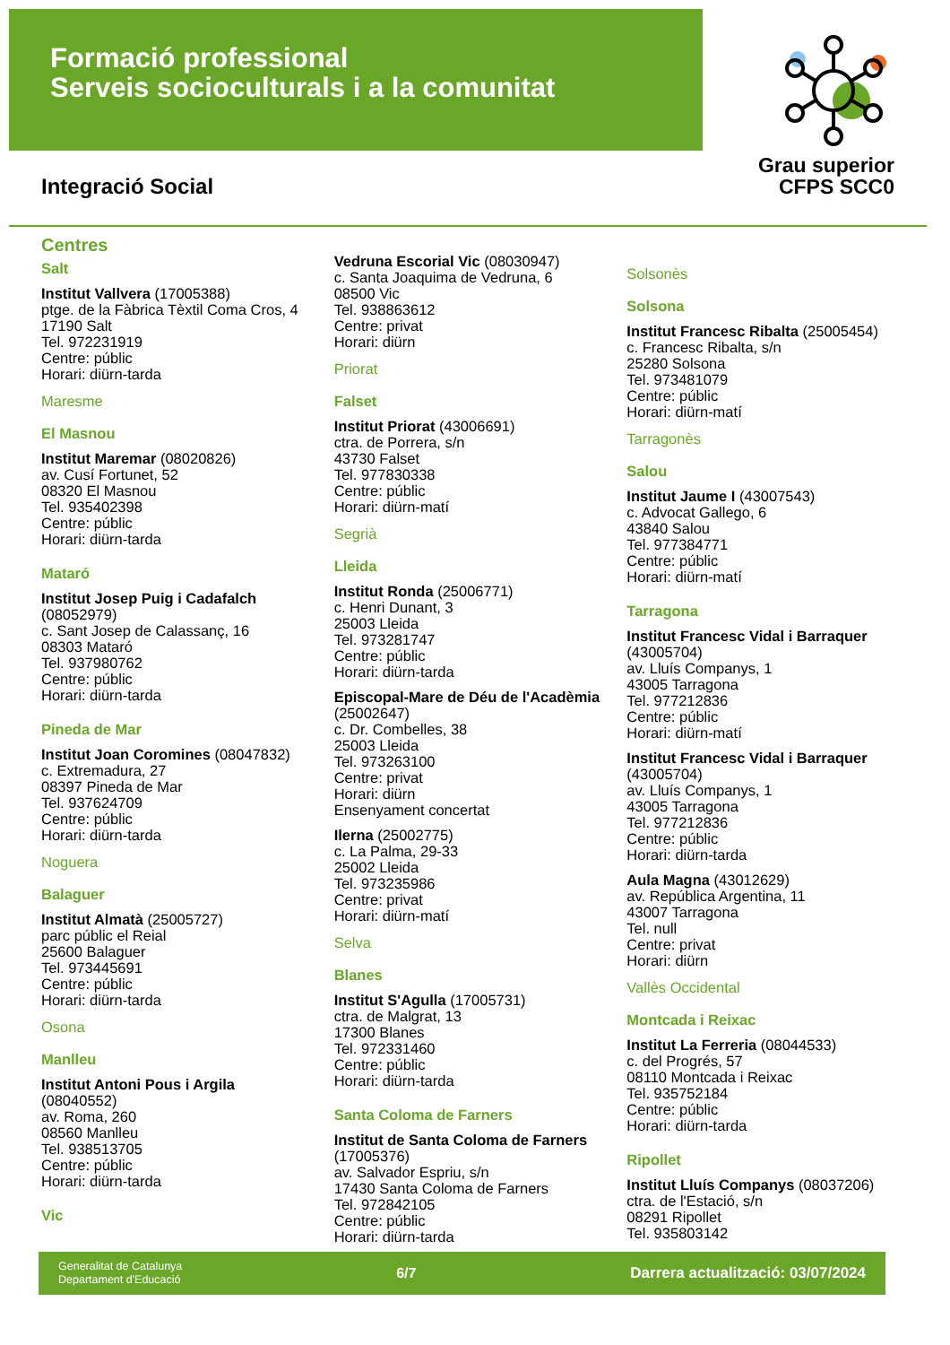Formació professional
Serveis socioculturals i a la comunitat
Grau superior
CFPS SCC0
Integració Social
Centres
Salt
Institut Vallvera (17005388)
ptge. de la Fàbrica Tèxtil Coma Cros, 4
17190 Salt
Tel. 972231919
Centre: públic
Horari: diürn-tarda
Maresme
El Masnou
Institut Maremar (08020826)
av. Cusí Fortunet, 52
08320 El Masnou
Tel. 935402398
Centre: públic
Horari: diürn-tarda
Mataró
Institut Josep Puig i Cadafalch
(08052979)
c. Sant Josep de Calassanç, 16
08303 Mataró
Tel. 937980762
Centre: públic
Horari: diürn-tarda
Pineda de Mar
Institut Joan Coromines (08047832)
c. Extremadura, 27
08397 Pineda de Mar
Tel. 937624709
Centre: públic
Horari: diürn-tarda
Noguera
Balaguer
Institut Almatà (25005727)
parc públic el Reial
25600 Balaguer
Tel. 973445691
Centre: públic
Horari: diürn-tarda
Osona
Manlleu
Institut Antoni Pous i Argila
(08040552)
av. Roma, 260
08560 Manlleu
Tel. 938513705
Centre: públic
Horari: diürn-tarda
Vic
Vedruna Escorial Vic (08030947)
c. Santa Joaquima de Vedruna, 6
08500 Vic
Tel. 938863612
Centre: privat
Horari: diürn
Priorat
Falset
Institut Priorat (43006691)
ctra. de Porrera, s/n
43730 Falset
Tel. 977830338
Centre: públic
Horari: diürn-matí
Segrià
Lleida
Institut Ronda (25006771)
c. Henri Dunant, 3
25003 Lleida
Tel. 973281747
Centre: públic
Horari: diürn-tarda
Episcopal-Mare de Déu de l'Acadèmia
(25002647)
c. Dr. Combelles, 38
25003 Lleida
Tel. 973263100
Centre: privat
Horari: diürn
Ensenyament concertat
Ilerna (25002775)
c. La Palma, 29-33
25002 Lleida
Tel. 973235986
Centre: privat
Horari: diürn-matí
Selva
Blanes
Institut S'Agulla (17005731)
ctra. de Malgrat, 13
17300 Blanes
Tel. 972331460
Centre: públic
Horari: diürn-tarda
Santa Coloma de Farners
Institut de Santa Coloma de Farners
(17005376)
av. Salvador Espriu, s/n
17430 Santa Coloma de Farners
Tel. 972842105
Centre: públic
Horari: diürn-tarda
Solsonès
Solsona
Institut Francesc Ribalta (25005454)
c. Francesc Ribalta, s/n
25280 Solsona
Tel. 973481079
Centre: públic
Horari: diürn-matí
Tarragonès
Salou
Institut Jaume I (43007543)
c. Advocat Gallego, 6
43840 Salou
Tel. 977384771
Centre: públic
Horari: diürn-matí
Tarragona
Institut Francesc Vidal i Barraquer
(43005704)
av. Lluís Companys, 1
43005 Tarragona
Tel. 977212836
Centre: públic
Horari: diürn-matí
Institut Francesc Vidal i Barraquer
(43005704)
av. Lluís Companys, 1
43005 Tarragona
Tel. 977212836
Centre: públic
Horari: diürn-tarda
Aula Magna (43012629)
av. República Argentina, 11
43007 Tarragona
Tel. null
Centre: privat
Horari: diürn
Vallès Occidental
Montcada i Reixac
Institut La Ferreria (08044533)
c. del Progrés, 57
08110 Montcada i Reixac
Tel. 935752184
Centre: públic
Horari: diürn-tarda
Ripollet
Institut Lluís Companys (08037206)
ctra. de l'Estació, s/n
08291 Ripollet
Tel. 935803142
Generalitat de Catalunya
Departament d'Educació
6/7
Darrera actualització: 03/07/2024